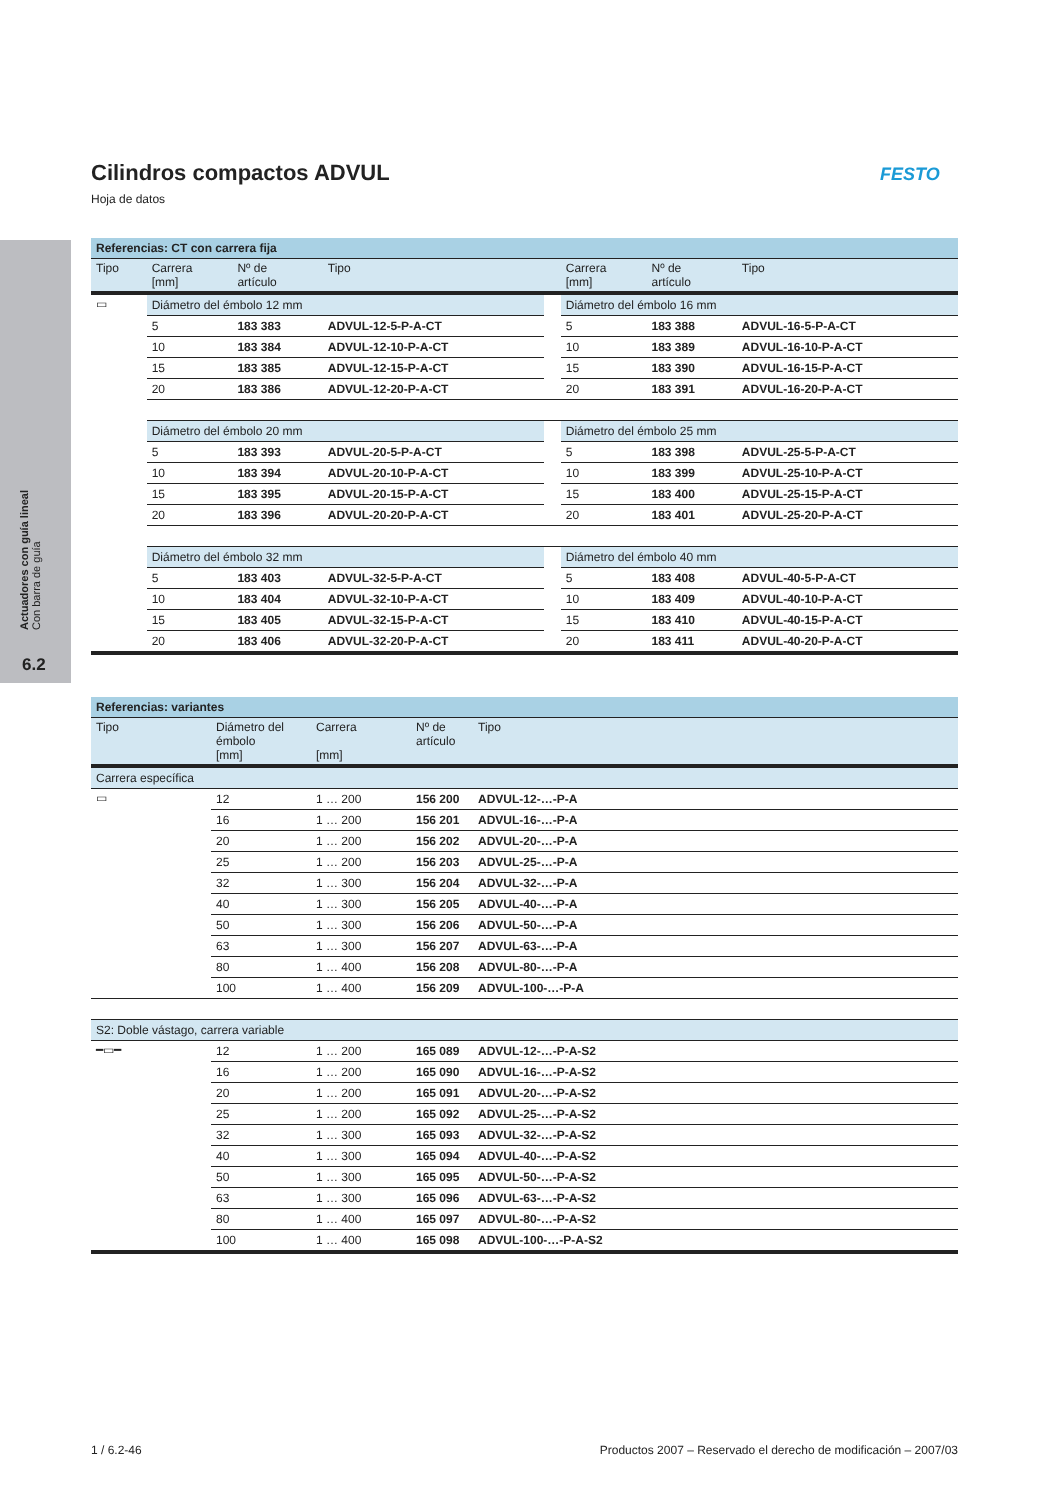Actuadores con guía lineal
Con barra de guía
6.2
Cilindros compactos ADVUL
Hoja de datos
FESTO
| Referencias: CT con carrera fija | | | | | | | |
| --- | --- | --- | --- | --- | --- | --- | --- |
| Tipo | Carrera [mm] | Nº de artículo | Tipo | | Carrera [mm] | Nº de artículo | Tipo |
| ▭ | Diámetro del émbolo 12 mm | | | | Diámetro del émbolo 16 mm | | |
| | 5 | 183 383 | ADVUL-12-5-P-A-CT | | 5 | 183 388 | ADVUL-16-5-P-A-CT |
| | 10 | 183 384 | ADVUL-12-10-P-A-CT | | 10 | 183 389 | ADVUL-16-10-P-A-CT |
| | 15 | 183 385 | ADVUL-12-15-P-A-CT | | 15 | 183 390 | ADVUL-16-15-P-A-CT |
| | 20 | 183 386 | ADVUL-12-20-P-A-CT | | 20 | 183 391 | ADVUL-16-20-P-A-CT |
| | Diámetro del émbolo 20 mm | | | | Diámetro del émbolo 25 mm | | |
| | 5 | 183 393 | ADVUL-20-5-P-A-CT | | 5 | 183 398 | ADVUL-25-5-P-A-CT |
| | 10 | 183 394 | ADVUL-20-10-P-A-CT | | 10 | 183 399 | ADVUL-25-10-P-A-CT |
| | 15 | 183 395 | ADVUL-20-15-P-A-CT | | 15 | 183 400 | ADVUL-25-15-P-A-CT |
| | 20 | 183 396 | ADVUL-20-20-P-A-CT | | 20 | 183 401 | ADVUL-25-20-P-A-CT |
| | Diámetro del émbolo 32 mm | | | | Diámetro del émbolo 40 mm | | |
| | 5 | 183 403 | ADVUL-32-5-P-A-CT | | 5 | 183 408 | ADVUL-40-5-P-A-CT |
| | 10 | 183 404 | ADVUL-32-10-P-A-CT | | 10 | 183 409 | ADVUL-40-10-P-A-CT |
| | 15 | 183 405 | ADVUL-32-15-P-A-CT | | 15 | 183 410 | ADVUL-40-15-P-A-CT |
| | 20 | 183 406 | ADVUL-32-20-P-A-CT | | 20 | 183 411 | ADVUL-40-20-P-A-CT |
| Referencias: variantes | | | | |
| --- | --- | --- | --- | --- |
| Tipo | Diámetro del émbolo [mm] | Carrera [mm] | Nº de artículo | Tipo |
| Carrera específica | | | | |
| ▭ | 12 | 1 … 200 | 156 200 | ADVUL-12-…-P-A |
| | 16 | 1 … 200 | 156 201 | ADVUL-16-…-P-A |
| | 20 | 1 … 200 | 156 202 | ADVUL-20-…-P-A |
| | 25 | 1 … 200 | 156 203 | ADVUL-25-…-P-A |
| | 32 | 1 … 300 | 156 204 | ADVUL-32-…-P-A |
| | 40 | 1 … 300 | 156 205 | ADVUL-40-…-P-A |
| | 50 | 1 … 300 | 156 206 | ADVUL-50-…-P-A |
| | 63 | 1 … 300 | 156 207 | ADVUL-63-…-P-A |
| | 80 | 1 … 400 | 156 208 | ADVUL-80-…-P-A |
| | 100 | 1 … 400 | 156 209 | ADVUL-100-…-P-A |
| S2: Doble vástago, carrera variable | | | | |
| ━▭━ | 12 | 1 … 200 | 165 089 | ADVUL-12-…-P-A-S2 |
| | 16 | 1 … 200 | 165 090 | ADVUL-16-…-P-A-S2 |
| | 20 | 1 … 200 | 165 091 | ADVUL-20-…-P-A-S2 |
| | 25 | 1 … 200 | 165 092 | ADVUL-25-…-P-A-S2 |
| | 32 | 1 … 300 | 165 093 | ADVUL-32-…-P-A-S2 |
| | 40 | 1 … 300 | 165 094 | ADVUL-40-…-P-A-S2 |
| | 50 | 1 … 300 | 165 095 | ADVUL-50-…-P-A-S2 |
| | 63 | 1 … 300 | 165 096 | ADVUL-63-…-P-A-S2 |
| | 80 | 1 … 400 | 165 097 | ADVUL-80-…-P-A-S2 |
| | 100 | 1 … 400 | 165 098 | ADVUL-100-…-P-A-S2 |
1 / 6.2-46
Productos 2007 – Reservado el derecho de modificación – 2007/03